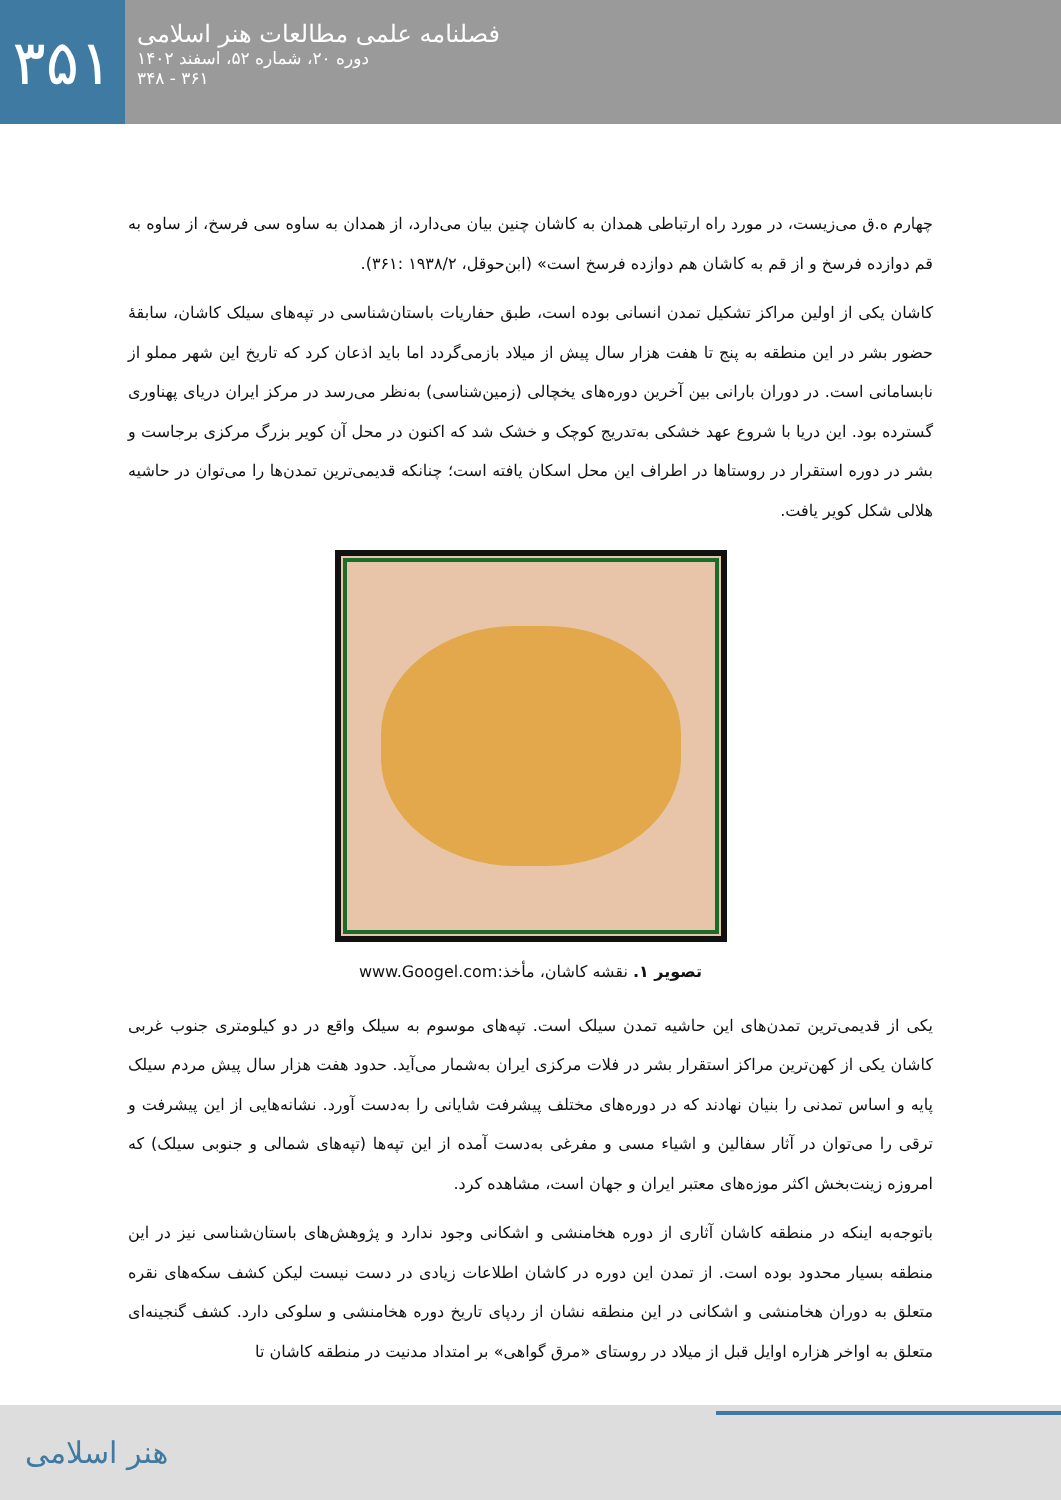۳۵۱
فصلنامه علمی مطالعات هنر اسلامی
دوره ۲۰، شماره ۵۲، اسفند ۱۴۰۲
۳۶۱ - ۳۴۸
چهارم ه.ق می‌زیست، در مورد راه ارتباطی همدان به کاشان چنین بیان می‌دارد، از همدان به ساوه سی فرسخ، از ساوه به قم دوازده فرسخ و از قم به کاشان هم دوازده فرسخ است» (ابن‌حوقل، ۱۹۳۸/۲ :۳۶۱).
کاشان یکی از اولین مراکز تشکیل تمدن انسانی بوده است، طبق حفاریات باستان‌شناسی در تپه‌های سیلک کاشان، سابقهٔ حضور بشر در این منطقه به پنج تا هفت هزار سال پیش از میلاد بازمی‌گردد اما باید اذعان کرد که تاریخ این شهر مملو از نابسامانی است. در دوران بارانی بین آخرین دوره‌های یخچالی (زمین‌شناسی) به‌نظر می‌رسد در مرکز ایران دریای پهناوری گسترده بود. این دریا با شروع عهد خشکی به‌تدریج کوچک و خشک شد که اکنون در محل آن کویر بزرگ مرکزی برجاست و بشر در دوره استقرار در روستاها در اطراف این محل اسکان یافته است؛ چنانکه قدیمی‌ترین تمدن‌ها را می‌توان در حاشیه هلالی شکل کویر یافت.
تصویر ۱. نقشه کاشان، مأخذ:www.Googel.com
یکی از قدیمی‌ترین تمدن‌های این حاشیه تمدن سیلک است. تپه‌های موسوم به سیلک واقع در دو کیلومتری جنوب غربی کاشان یکی از کهن‌ترین مراکز استقرار بشر در فلات مرکزی ایران به‌شمار می‌آید. حدود هفت هزار سال پیش مردم سیلک پایه و اساس تمدنی را بنیان نهادند که در دوره‌های مختلف پیشرفت شایانی را به‌دست آورد. نشانه‌هایی از این پیشرفت و ترقی را می‌توان در آثار سفالین و اشیاء مسی و مفرغی به‌دست آمده از این تپه‌ها (تپه‌های شمالی و جنوبی سیلک) که امروزه زینت‌بخش اکثر موزه‌های معتبر ایران و جهان است، مشاهده کرد.
باتوجه‌به اینکه در منطقه کاشان آثاری از دوره هخامنشی و اشکانی وجود ندارد و پژوهش‌های باستان‌شناسی نیز در این منطقه بسیار محدود بوده است. از تمدن این دوره در کاشان اطلاعات زیادی در دست نیست لیکن کشف سکه‌های نقره متعلق به دوران هخامنشی و اشکانی در این منطقه نشان از ردپای تاریخ دوره هخامنشی و سلوکی دارد. کشف گنجینه‌ای متعلق به اواخر هزاره اوایل قبل از میلاد در روستای «مرق گواهی» بر امتداد مدنیت در منطقه کاشان تا
هنر اسلامی